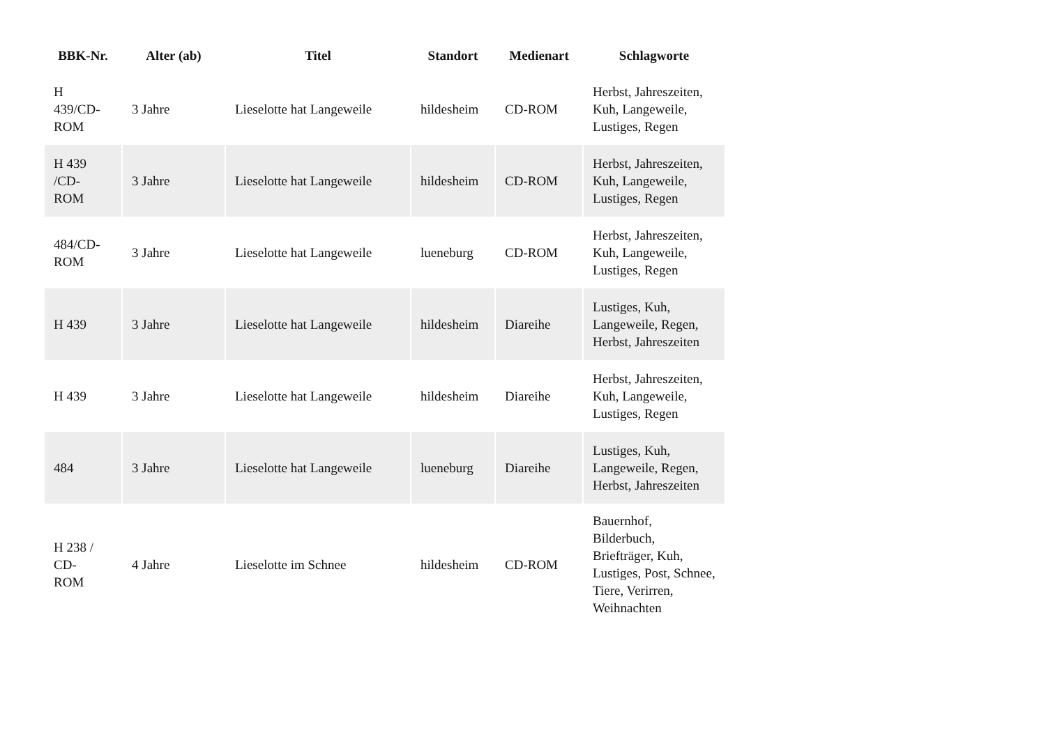| BBK-Nr. | Alter (ab) | Titel | Standort | Medienart | Schlagworte |
| --- | --- | --- | --- | --- | --- |
| H 439/CD- ROM | 3 Jahre | Lieselotte hat Langeweile | hildesheim | CD-ROM | Herbst, Jahreszeiten, Kuh, Langeweile, Lustiges, Regen |
| H 439 /CD- ROM | 3 Jahre | Lieselotte hat Langeweile | hildesheim | CD-ROM | Herbst, Jahreszeiten, Kuh, Langeweile, Lustiges, Regen |
| 484/CD- ROM | 3 Jahre | Lieselotte hat Langeweile | lueneburg | CD-ROM | Herbst, Jahreszeiten, Kuh, Langeweile, Lustiges, Regen |
| H 439 | 3 Jahre | Lieselotte hat Langeweile | hildesheim | Diareihe | Lustiges, Kuh, Langeweile, Regen, Herbst, Jahreszeiten |
| H 439 | 3 Jahre | Lieselotte hat Langeweile | hildesheim | Diareihe | Herbst, Jahreszeiten, Kuh, Langeweile, Lustiges, Regen |
| 484 | 3 Jahre | Lieselotte hat Langeweile | lueneburg | Diareihe | Lustiges, Kuh, Langeweile, Regen, Herbst, Jahreszeiten |
| H 238 / CD- ROM | 4 Jahre | Lieselotte im Schnee | hildesheim | CD-ROM | Bauernhof, Bilderbuch, Briefträger, Kuh, Lustiges, Post, Schnee, Tiere, Verirren, Weihnachten |